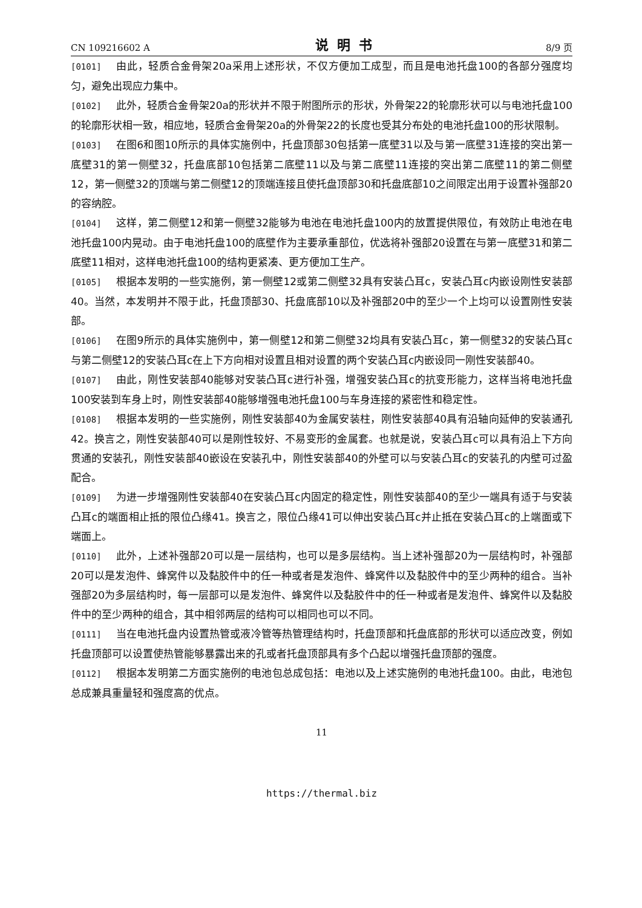CN 109216602 A 说明书 8/9 页
[0101] 由此，轻质合金骨架20a采用上述形状，不仅方便加工成型，而且是电池托盘100的各部分强度均匀，避免出现应力集中。
[0102] 此外，轻质合金骨架20a的形状并不限于附图所示的形状，外骨架22的轮廓形状可以与电池托盘100的轮廓形状相一致，相应地，轻质合金骨架20a的外骨架22的长度也受其分布处的电池托盘100的形状限制。
[0103] 在图6和图10所示的具体实施例中，托盘顶部30包括第一底壁31以及与第一底壁31连接的突出第一底壁31的第一侧壁32，托盘底部10包括第二底壁11以及与第二底壁11连接的突出第二底壁11的第二侧壁12，第一侧壁32的顶端与第二侧壁12的顶端连接且使托盘顶部30和托盘底部10之间限定出用于设置补强部20的容纳腔。
[0104] 这样，第二侧壁12和第一侧壁32能够为电池在电池托盘100内的放置提供限位，有效防止电池在电池托盘100内晃动。由于电池托盘100的底壁作为主要承重部位，优选将补强部20设置在与第一底壁31和第二底壁11相对，这样电池托盘100的结构更紧凑、更方便加工生产。
[0105] 根据本发明的一些实施例，第一侧壁12或第二侧壁32具有安装凸耳c，安装凸耳c内嵌设刚性安装部40。当然，本发明并不限于此，托盘顶部30、托盘底部10以及补强部20中的至少一个上均可以设置刚性安装部。
[0106] 在图9所示的具体实施例中，第一侧壁12和第二侧壁32均具有安装凸耳c，第一侧壁32的安装凸耳c与第二侧壁12的安装凸耳c在上下方向相对设置且相对设置的两个安装凸耳c内嵌设同一刚性安装部40。
[0107] 由此，刚性安装部40能够对安装凸耳c进行补强，增强安装凸耳c的抗变形能力，这样当将电池托盘100安装到车身上时，刚性安装部40能够增强电池托盘100与车身连接的紧密性和稳定性。
[0108] 根据本发明的一些实施例，刚性安装部40为金属安装柱，刚性安装部40具有沿轴向延伸的安装通孔42。换言之，刚性安装部40可以是刚性较好、不易变形的金属套。也就是说，安装凸耳c可以具有沿上下方向贯通的安装孔，刚性安装部40嵌设在安装孔中，刚性安装部40的外壁可以与安装凸耳c的安装孔的内壁可过盈配合。
[0109] 为进一步增强刚性安装部40在安装凸耳c内固定的稳定性，刚性安装部40的至少一端具有适于与安装凸耳c的端面相止抵的限位凸缘41。换言之，限位凸缘41可以伸出安装凸耳c并止抵在安装凸耳c的上端面或下端面上。
[0110] 此外，上述补强部20可以是一层结构，也可以是多层结构。当上述补强部20为一层结构时，补强部20可以是发泡件、蜂窝件以及黏胶件中的任一种或者是发泡件、蜂窝件以及黏胶件中的至少两种的组合。当补强部20为多层结构时，每一层部可以是发泡件、蜂窝件以及黏胶件中的任一种或者是发泡件、蜂窝件以及黏胶件中的至少两种的组合，其中相邻两层的结构可以相同也可以不同。
[0111] 当在电池托盘内设置热管或液冷管等热管理结构时，托盘顶部和托盘底部的形状可以适应改变，例如托盘顶部可以设置使热管能够暴露出来的孔或者托盘顶部具有多个凸起以增强托盘顶部的强度。
[0112] 根据本发明第二方面实施例的电池包总成包括：电池以及上述实施例的电池托盘100。由此，电池包总成兼具重量轻和强度高的优点。
11
https://thermal.biz